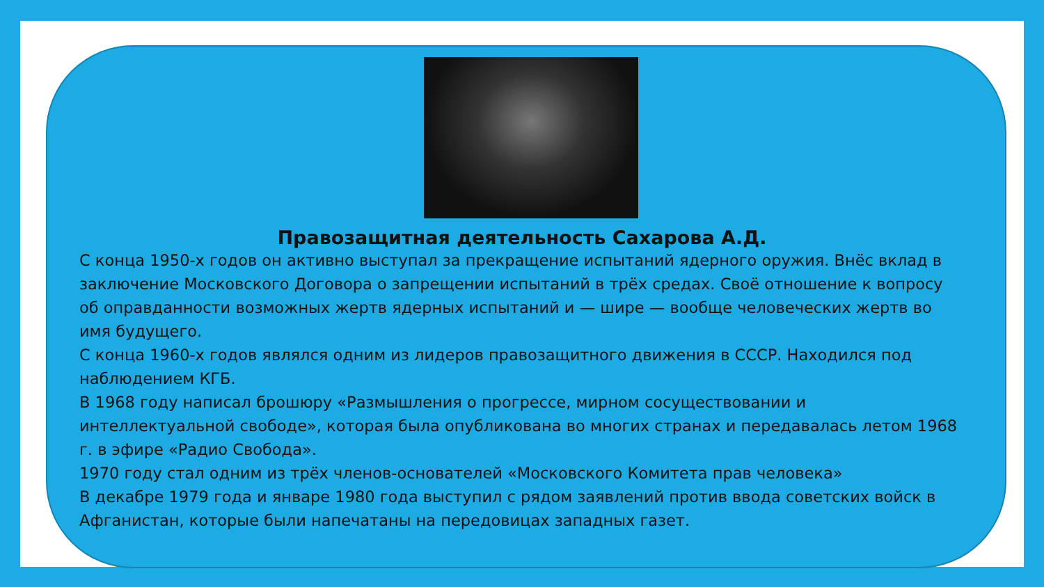Правозащитная деятельность Сахарова А.Д.
С конца 1950-х годов он активно выступал за прекращение испытаний ядерного оружия. Внёс вклад в заключение Московского Договора о запрещении испытаний в трёх средах. Своё отношение к вопросу об оправданности возможных жертв ядерных испытаний и — шире — вообще человеческих жертв во имя будущего.
С конца 1960-х годов являлся одним из лидеров правозащитного движения в СССР. Находился под наблюдением КГБ.
В 1968 году написал брошюру «Размышления о прогрессе, мирном сосуществовании и интеллектуальной свободе», которая была опубликована во многих странах и передавалась летом 1968 г. в эфире «Радио Свобода».
1970 году стал одним из трёх членов-основателей «Московского Комитета прав человека»
В декабре 1979 года и январе 1980 года выступил с рядом заявлений против ввода советских войск в Афганистан, которые были напечатаны на передовицах западных газет.